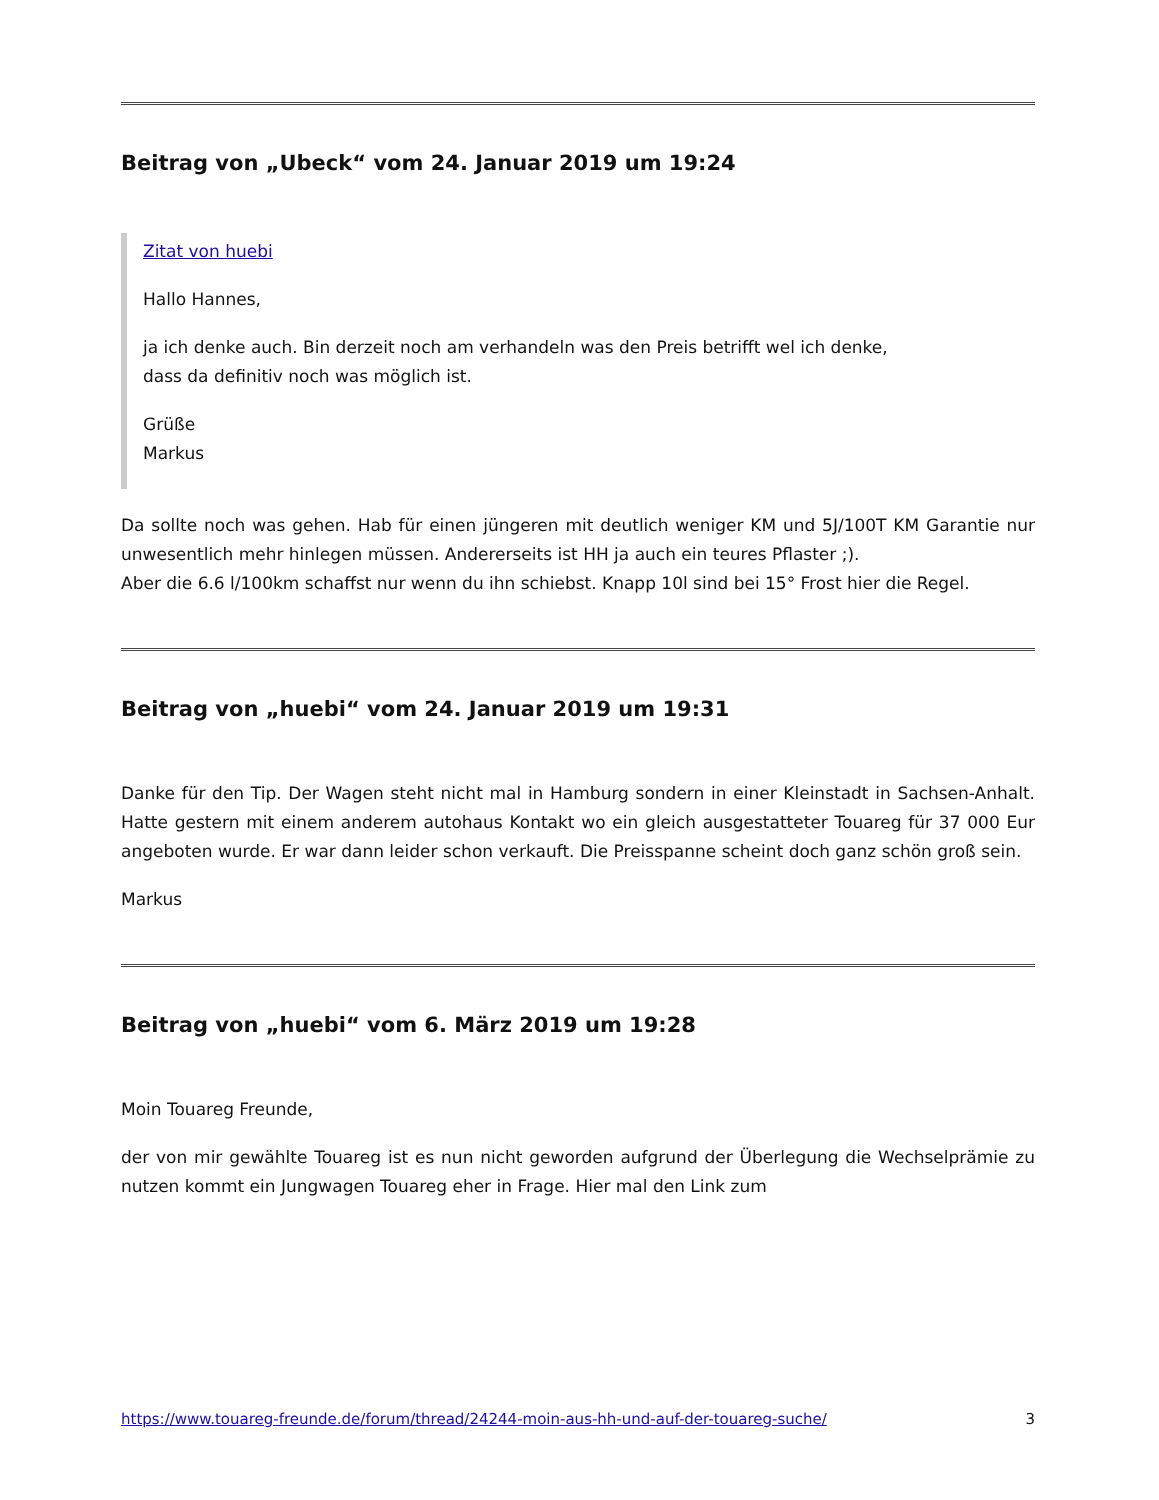Beitrag von „Ubeck“ vom 24. Januar 2019 um 19:24
Zitat von huebi
Hallo Hannes,
ja ich denke auch. Bin derzeit noch am verhandeln was den Preis betrifft wel ich denke,
dass da definitiv noch was möglich ist.
Grüße
Markus
Da sollte noch was gehen. Hab für einen jüngeren mit deutlich weniger KM und 5J/100T KM Garantie nur unwesentlich mehr hinlegen müssen. Andererseits ist HH ja auch ein teures Pflaster ;).
Aber die 6.6 l/100km schaffst nur wenn du ihn schiebst. Knapp 10l sind bei 15° Frost hier die Regel.
Beitrag von „huebi“ vom 24. Januar 2019 um 19:31
Danke für den Tip. Der Wagen steht nicht mal in Hamburg sondern in einer Kleinstadt in Sachsen-Anhalt. Hatte gestern mit einem anderem autohaus Kontakt wo ein gleich ausgestatteter Touareg für 37 000 Eur angeboten wurde. Er war dann leider schon verkauft. Die Preisspanne scheint doch ganz schön groß sein.
Markus
Beitrag von „huebi“ vom 6. März 2019 um 19:28
Moin Touareg Freunde,
der von mir gewählte Touareg ist es nun nicht geworden aufgrund der Überlegung die Wechselprämie zu nutzen kommt ein Jungwagen Touareg eher in Frage. Hier mal den Link zum
https://www.touareg-freunde.de/forum/thread/24244-moin-aus-hh-und-auf-der-touareg-suche/ 3